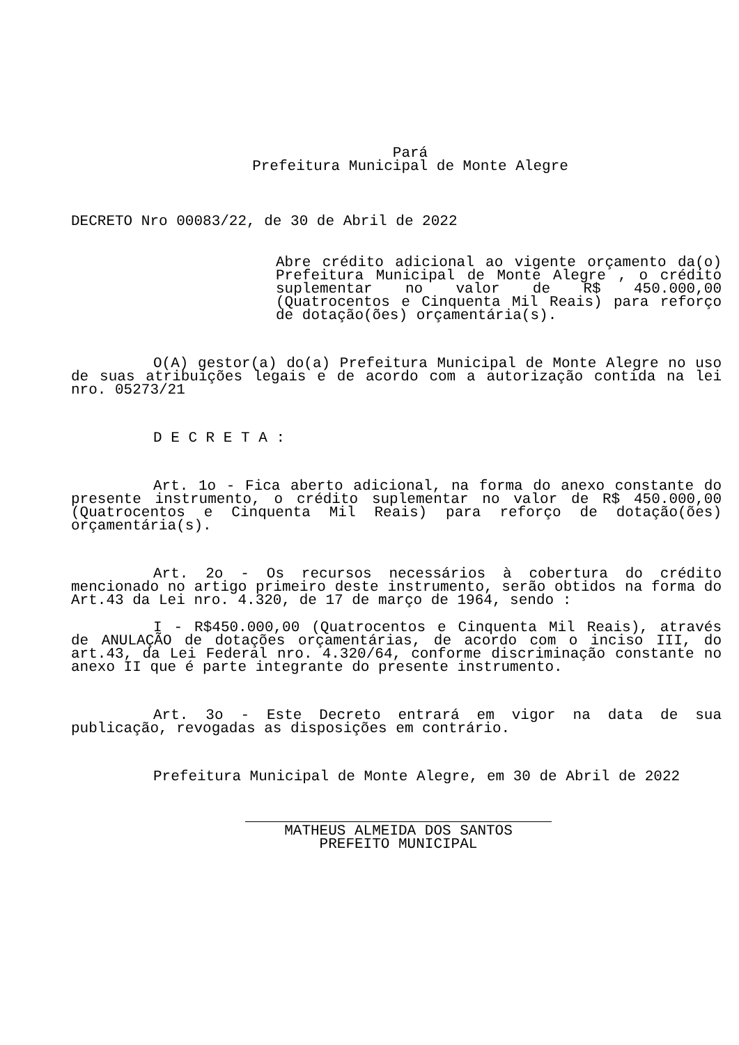Pará
Prefeitura Municipal de Monte Alegre
DECRETO Nro 00083/22, de 30 de Abril de 2022
Abre crédito adicional ao vigente orçamento da(o) Prefeitura Municipal de Monte Alegre , o crédito suplementar no valor de R$ 450.000,00 (Quatrocentos e Cinquenta Mil Reais) para reforço de dotação(ões) orçamentária(s).
O(A) gestor(a) do(a) Prefeitura Municipal de Monte Alegre no uso de suas atribuições legais e de acordo com a autorização contida na lei nro. 05273/21
D E C R E T A :
Art. 1o - Fica aberto adicional, na forma do anexo constante do presente instrumento, o crédito suplementar no valor de R$ 450.000,00 (Quatrocentos e Cinquenta Mil Reais) para reforço de dotação(ões) orçamentária(s).
Art. 2o - Os recursos necessários à cobertura do crédito mencionado no artigo primeiro deste instrumento, serão obtidos na forma do Art.43 da Lei nro. 4.320, de 17 de março de 1964, sendo :
I - R$450.000,00 (Quatrocentos e Cinquenta Mil Reais), através de ANULAÇÃO de dotações orçamentárias, de acordo com o inciso III, do art.43, da Lei Federal nro. 4.320/64, conforme discriminação constante no anexo II que é parte integrante do presente instrumento.
Art. 3o - Este Decreto entrará em vigor na data de sua publicação, revogadas as disposições em contrário.
Prefeitura Municipal de Monte Alegre, em 30 de Abril de 2022
MATHEUS ALMEIDA DOS SANTOS
PREFEITO MUNICIPAL